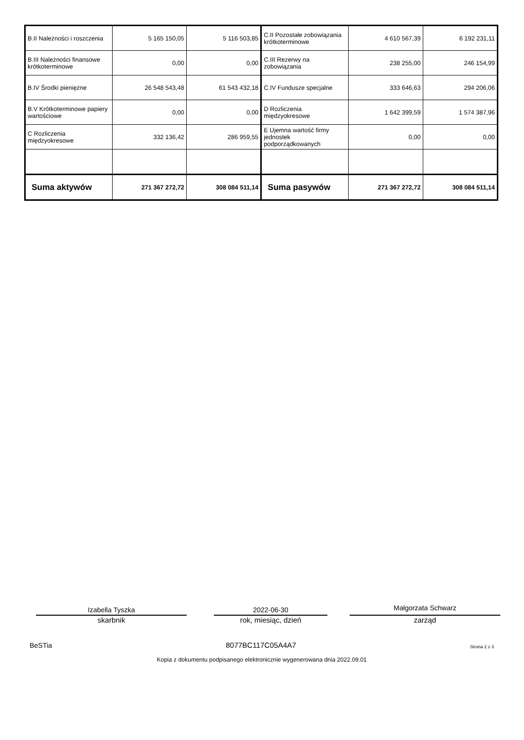| B.II Należności i roszczenia | 5 165 150,05 | 5 116 503,85 | C.II Pozostałe zobowiązania krótkoterminowe | 4 610 567,39 | 6 192 231,11 |
| B.III Należności finansowe krótkoterminowe | 0,00 | 0,00 | C.III Rezerwy na zobowiązania | 238 255,00 | 246 154,99 |
| B.IV Środki pieniężne | 26 548 543,48 | 61 543 432,18 | C.IV Fundusze specjalne | 333 646,63 | 294 206,06 |
| B.V Krótkoterminowe papiery wartościowe | 0,00 | 0,00 | D Rozliczenia międzyokresowe | 1 642 399,59 | 1 574 387,96 |
| C Rozliczenia międzyokresowe | 332 136,42 | 286 959,55 | E Ujemna wartość firmy jednostek podporządkowanych | 0,00 | 0,00 |
| Suma aktywów | 271 367 272,72 | 308 084 511,14 | Suma pasywów | 271 367 272,72 | 308 084 511,14 |
Izabella Tyszka
skarbnik
2022-06-30
rok, miesiąc, dzień
Małgorzata Schwarz
zarząd
BeSTia 8077BC117C05A4A7 Strona 2 z 3
Kopia z dokumentu podpisanego elektronicznie wygenerowana dnia 2022.09.01